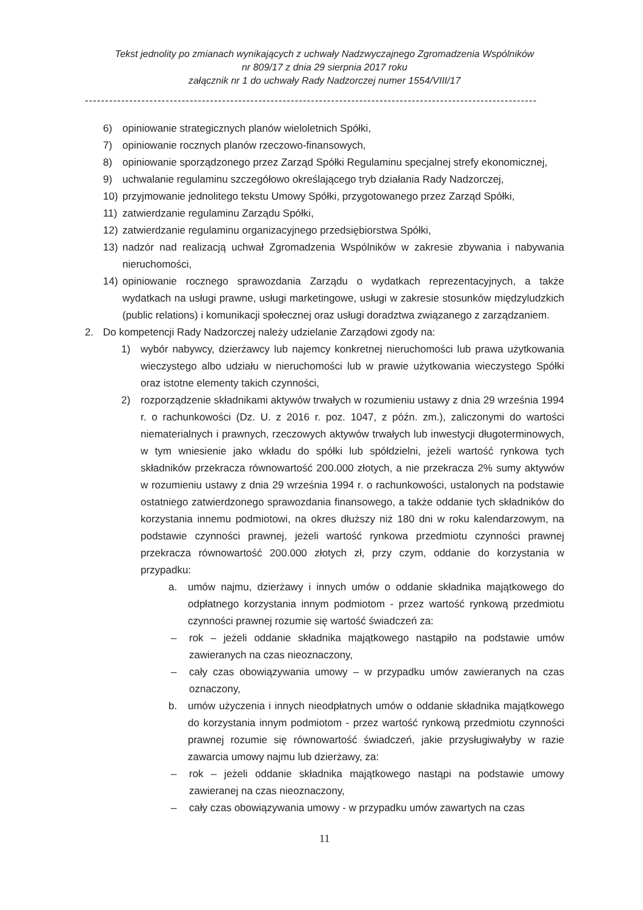Tekst jednolity po zmianach wynikających z uchwały Nadzwyczajnego Zgromadzenia Wspólników
nr 809/17 z dnia 29 sierpnia 2017 roku
załącznik nr 1 do uchwały Rady Nadzorczej numer 1554/VIII/17
----------------------------------------------------------------------------------------------------------------
6) opiniowanie strategicznych planów wieloletnich Spółki,
7) opiniowanie rocznych planów rzeczowo-finansowych,
8) opiniowanie sporządzonego przez Zarząd Spółki Regulaminu specjalnej strefy ekonomicznej,
9) uchwalanie regulaminu szczegółowo określającego tryb działania Rady Nadzorczej,
10) przyjmowanie jednolitego tekstu Umowy Spółki, przygotowanego przez Zarząd Spółki,
11) zatwierdzanie regulaminu Zarządu Spółki,
12) zatwierdzanie regulaminu organizacyjnego przedsiębiorstwa Spółki,
13) nadzór nad realizacją uchwał Zgromadzenia Wspólników w zakresie zbywania i nabywania nieruchomości,
14) opiniowanie rocznego sprawozdania Zarządu o wydatkach reprezentacyjnych, a także wydatkach na usługi prawne, usługi marketingowe, usługi w zakresie stosunków międzyludzkich (public relations) i komunikacji społecznej oraz usługi doradztwa związanego z zarządzaniem.
2. Do kompetencji Rady Nadzorczej należy udzielanie Zarządowi zgody na:
1) wybór nabywcy, dzierżawcy lub najemcy konkretnej nieruchomości lub prawa użytkowania wieczystego albo udziału w nieruchomości lub w prawie użytkowania wieczystego Spółki oraz istotne elementy takich czynności,
2) rozporządzenie składnikami aktywów trwałych w rozumieniu ustawy z dnia 29 września 1994 r. o rachunkowości (Dz. U. z 2016 r. poz. 1047, z późn. zm.), zaliczonymi do wartości niematerialnych i prawnych, rzeczowych aktywów trwałych lub inwestycji długoterminowych, w tym wniesienie jako wkładu do spółki lub spółdzielni, jeżeli wartość rynkowa tych składników przekracza równowartość 200.000 złotych, a nie przekracza 2% sumy aktywów w rozumieniu ustawy z dnia 29 września 1994 r. o rachunkowości, ustalonych na podstawie ostatniego zatwierdzonego sprawozdania finansowego, a także oddanie tych składników do korzystania innemu podmiotowi, na okres dłuższy niż 180 dni w roku kalendarzowym, na podstawie czynności prawnej, jeżeli wartość rynkowa przedmiotu czynności prawnej przekracza równowartość 200.000 złotych zł, przy czym, oddanie do korzystania w przypadku:
a. umów najmu, dzierżawy i innych umów o oddanie składnika majątkowego do odpłatnego korzystania innym podmiotom - przez wartość rynkową przedmiotu czynności prawnej rozumie się wartość świadczeń za:
– rok – jeżeli oddanie składnika majątkowego nastąpiło na podstawie umów zawieranych na czas nieoznaczony,
– cały czas obowiązywania umowy – w przypadku umów zawieranych na czas oznaczony,
b. umów użyczenia i innych nieodpłatnych umów o oddanie składnika majątkowego do korzystania innym podmiotom - przez wartość rynkową przedmiotu czynności prawnej rozumie się równowartość świadczeń, jakie przysługiwałyby w razie zawarcia umowy najmu lub dzierżawy, za:
– rok – jeżeli oddanie składnika majątkowego nastąpi na podstawie umowy zawieranej na czas nieoznaczony,
– cały czas obowiązywania umowy - w przypadku umów zawartych na czas
11